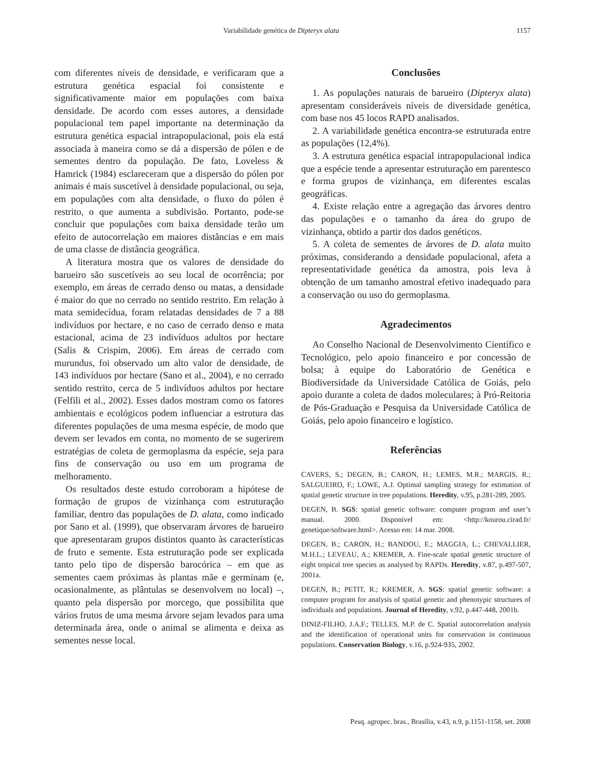Variabilidade genética de Dipteryx alata 1157
com diferentes níveis de densidade, e verificaram que a estrutura genética espacial foi consistente e significativamente maior em populações com baixa densidade. De acordo com esses autores, a densidade populacional tem papel importante na determinação da estrutura genética espacial intrapopulacional, pois ela está associada à maneira como se dá a dispersão de pólen e de sementes dentro da população. De fato, Loveless & Hamrick (1984) esclareceram que a dispersão do pólen por animais é mais suscetível à densidade populacional, ou seja, em populações com alta densidade, o fluxo do pólen é restrito, o que aumenta a subdivisão. Portanto, pode-se concluir que populações com baixa densidade terão um efeito de autocorrelação em maiores distâncias e em mais de uma classe de distância geográfica.
A literatura mostra que os valores de densidade do barueiro são suscetíveis ao seu local de ocorrência; por exemplo, em áreas de cerrado denso ou matas, a densidade é maior do que no cerrado no sentido restrito. Em relação à mata semidecídua, foram relatadas densidades de 7 a 88 indivíduos por hectare, e no caso de cerrado denso e mata estacional, acima de 23 indivíduos adultos por hectare (Salis & Crispim, 2006). Em áreas de cerrado com murundus, foi observado um alto valor de densidade, de 143 indivíduos por hectare (Sano et al., 2004), e no cerrado sentido restrito, cerca de 5 indivíduos adultos por hectare (Felfili et al., 2002). Esses dados mostram como os fatores ambientais e ecológicos podem influenciar a estrutura das diferentes populações de uma mesma espécie, de modo que devem ser levados em conta, no momento de se sugerirem estratégias de coleta de germoplasma da espécie, seja para fins de conservação ou uso em um programa de melhoramento.
Os resultados deste estudo corroboram a hipótese de formação de grupos de vizinhança com estruturação familiar, dentro das populações de D. alata, como indicado por Sano et al. (1999), que observaram árvores de barueiro que apresentaram grupos distintos quanto às características de fruto e semente. Esta estruturação pode ser explicada tanto pelo tipo de dispersão barocórica – em que as sementes caem próximas às plantas mãe e germinam (e, ocasionalmente, as plântulas se desenvolvem no local) –, quanto pela dispersão por morcego, que possibilita que vários frutos de uma mesma árvore sejam levados para uma determinada área, onde o animal se alimenta e deixa as sementes nesse local.
Conclusões
1. As populações naturais de barueiro (Dipteryx alata) apresentam consideráveis níveis de diversidade genética, com base nos 45 locos RAPD analisados.
2. A variabilidade genética encontra-se estruturada entre as populações (12,4%).
3. A estrutura genética espacial intrapopulacional indica que a espécie tende a apresentar estruturação em parentesco e forma grupos de vizinhança, em diferentes escalas geográficas.
4. Existe relação entre a agregação das árvores dentro das populações e o tamanho da área do grupo de vizinhança, obtido a partir dos dados genéticos.
5. A coleta de sementes de árvores de D. alata muito próximas, considerando a densidade populacional, afeta a representatividade genética da amostra, pois leva à obtenção de um tamanho amostral efetivo inadequado para a conservação ou uso do germoplasma.
Agradecimentos
Ao Conselho Nacional de Desenvolvimento Científico e Tecnológico, pelo apoio financeiro e por concessão de bolsa; à equipe do Laboratório de Genética e Biodiversidade da Universidade Católica de Goiás, pelo apoio durante a coleta de dados moleculares; à Pró-Reitoria de Pós-Graduação e Pesquisa da Universidade Católica de Goiás, pelo apoio financeiro e logístico.
Referências
CAVERS, S.; DEGEN, B.; CARON, H.; LEMES, M.R.; MARGIS, R.; SALGUEIRO, F.; LOWE, A.J. Optimal sampling strategy for estimation of spatial genetic structure in tree populations. Heredity, v.95, p.281-289, 2005.
DEGEN, B. SGS: spatial genetic software: computer program and user’s manual. 2000. Disponível em: <http://kourou.cirad.fr/ genetique/software.html>. Acesso em: 14 mar. 2008.
DEGEN, B.; CARON, H.; BANDOU, E.; MAGGIA, L.; CHEVALLIER, M.H.L.; LEVEAU, A.; KREMER, A. Fine-scale spatial genetic structure of eight tropical tree species as analysed by RAPDs. Heredity, v.87, p.497-507, 2001a.
DEGEN, B.; PETIT, R.; KREMER, A. SGS: spatial genetic software: a computer program for analysis of spatial genetic and phenotypic structures of individuals and populations. Journal of Heredity, v.92, p.447-448, 2001b.
DINIZ-FILHO, J.A.F.; TELLES, M.P. de C. Spatial autocorrelation analysis and the identification of operational units for conservation in continuous populations. Conservation Biology, v.16, p.924-935, 2002.
Pesq. agropec. bras., Brasília, v.43, n.9, p.1151-1158, set. 2008